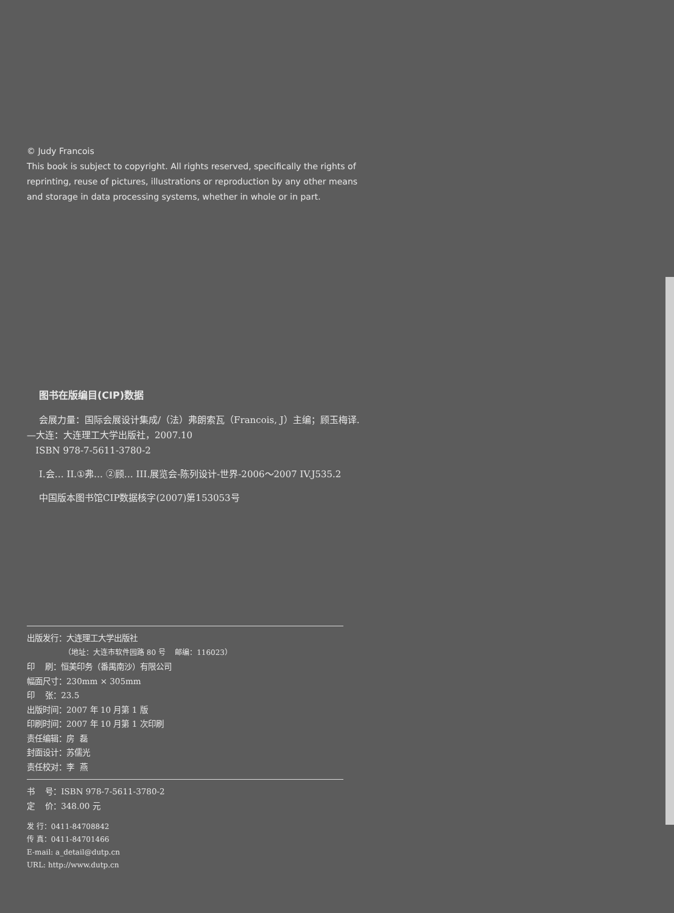© Judy Francois
This book is subject to copyright. All rights reserved, specifically the rights of reprinting, reuse of pictures, illustrations or reproduction by any other means and storage in data processing systems, whether in whole or in part.
图书在版编目(CIP)数据
会展力量：国际会展设计集成/（法）弗朗索瓦（Francois, J）主编；顾玉梅译.—大连：大连理工大学出版社，2007.10
ISBN 978-7-5611-3780-2
I.会… II.①弗… ②顾… III.展览会-陈列设计-世界-2006～2007 IV.J535.2
中国版本图书馆CIP数据核字(2007)第153053号
出版发行：大连理工大学出版社
（地址：大连市软件园路 80 号 邮编：116023）
印 刷：恒美印务（番禺南沙）有限公司
幅面尺寸：230mm × 305mm
印 张：23.5
出版时间：2007 年 10 月第 1 版
印刷时间：2007 年 10 月第 1 次印刷
责任编辑：房 磊
封面设计：苏儒光
责任校对：李 燕
书 号：ISBN 978-7-5611-3780-2
定 价：348.00 元
发 行：0411-84708842
传 真：0411-84701466
E-mail: a_detail@dutp.cn
URL: http://www.dutp.cn